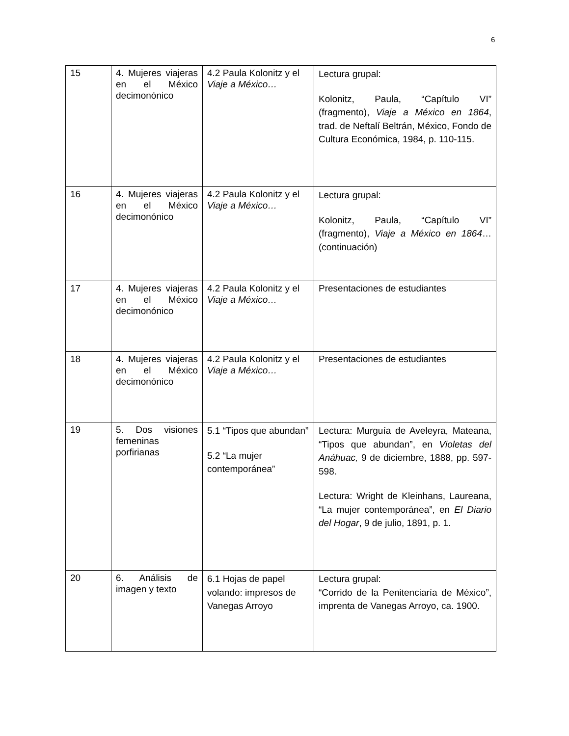6
| 15 | 4. Mujeres viajeras en el México decimonónico | 4.2 Paula Kolonitz y el Viaje a México… | Lectura grupal: Kolonitz, Paula, “Capítulo VI” (fragmento), Viaje a México en 1864 , trad. de Neftalí Beltrán, México, Fondo de Cultura Económica, 1984, p. 110-115. |
| 16 | 4. Mujeres viajeras en el México decimonónico | 4.2 Paula Kolonitz y el Viaje a México… | Lectura grupal: Kolonitz, Paula, “Capítulo VI” (fragmento), Viaje a México en 1864 … (continuación) |
| 17 | 4. Mujeres viajeras en el México decimonónico | 4.2 Paula Kolonitz y el Viaje a México… | Presentaciones de estudiantes |
| 18 | 4. Mujeres viajeras en el México decimonónico | 4.2 Paula Kolonitz y el Viaje a México… | Presentaciones de estudiantes |
| 19 | 5. Dos visiones femeninas porfirianas | 5.1 “Tipos que abundan” 5.2 “La mujer contemporánea” | Lectura: Murguía de Aveleyra, Mateana, “Tipos que abundan”, en Violetas del Anáhuac, 9 de diciembre, 1888, pp. 597-598. Lectura: Wright de Kleinhans, Laureana, “La mujer contemporánea”, en El Diario del Hogar , 9 de julio, 1891, p. 1. |
| 20 | 6. Análisis de imagen y texto | 6.1 Hojas de papel volando: impresos de Vanegas Arroyo | Lectura grupal: “Corrido de la Penitenciaría de México”, imprenta de Vanegas Arroyo, ca. 1900. |